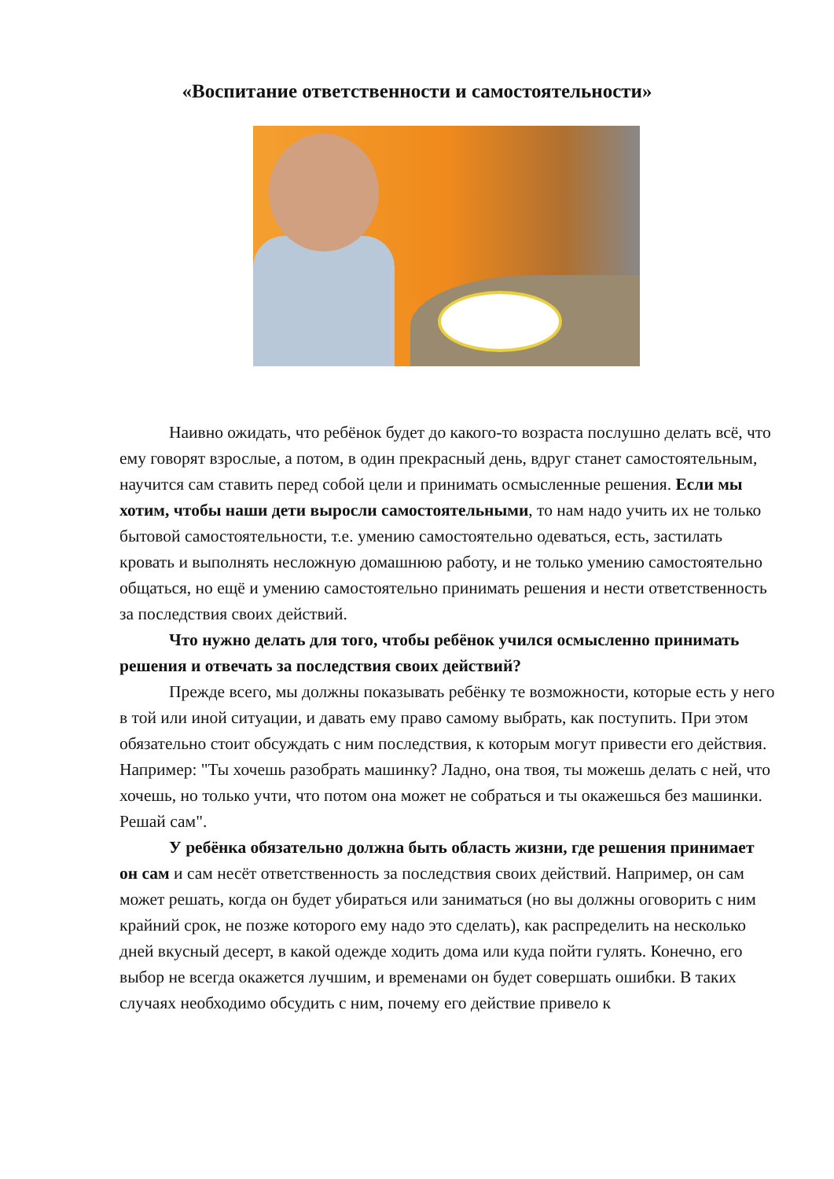«Воспитание ответственности и самостоятельности»
Наивно ожидать, что ребёнок будет до какого-то возраста послушно делать всё, что ему говорят взрослые, а потом, в один прекрасный день, вдруг станет самостоятельным, научится сам ставить перед собой цели и принимать осмысленные решения. Если мы хотим, чтобы наши дети выросли самостоятельными, то нам надо учить их не только бытовой самостоятельности, т.е. умению самостоятельно одеваться, есть, застилать кровать и выполнять несложную домашнюю работу, и не только умению самостоятельно общаться, но ещё и умению самостоятельно принимать решения и нести ответственность за последствия своих действий.
Что нужно делать для того, чтобы ребёнок учился осмысленно принимать решения и отвечать за последствия своих действий?
Прежде всего, мы должны показывать ребёнку те возможности, которые есть у него в той или иной ситуации, и давать ему право самому выбрать, как поступить. При этом обязательно стоит обсуждать с ним последствия, к которым могут привести его действия. Например: "Ты хочешь разобрать машинку? Ладно, она твоя, ты можешь делать с ней, что хочешь, но только учти, что потом она может не собраться и ты окажешься без машинки. Решай сам".
У ребёнка обязательно должна быть область жизни, где решения принимает он сам и сам несёт ответственность за последствия своих действий. Например, он сам может решать, когда он будет убираться или заниматься (но вы должны оговорить с ним крайний срок, не позже которого ему надо это сделать), как распределить на несколько дней вкусный десерт, в какой одежде ходить дома или куда пойти гулять. Конечно, его выбор не всегда окажется лучшим, и временами он будет совершать ошибки. В таких случаях необходимо обсудить с ним, почему его действие привело к